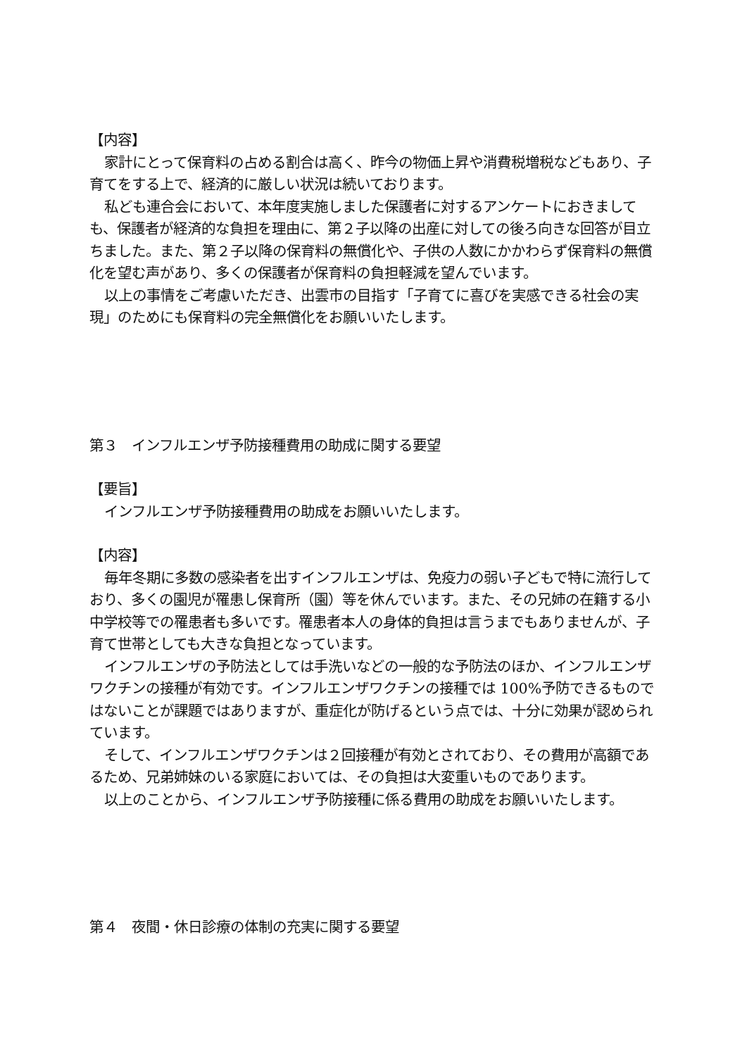【内容】
家計にとって保育料の占める割合は高く、昨今の物価上昇や消費税増税などもあり、子育てをする上で、経済的に厳しい状況は続いております。
私ども連合会において、本年度実施しました保護者に対するアンケートにおきましても、保護者が経済的な負担を理由に、第２子以降の出産に対しての後ろ向きな回答が目立ちました。また、第２子以降の保育料の無償化や、子供の人数にかかわらず保育料の無償化を望む声があり、多くの保護者が保育料の負担軽減を望んでいます。
以上の事情をご考慮いただき、出雲市の目指す「子育てに喜びを実感できる社会の実現」のためにも保育料の完全無償化をお願いいたします。
第３　インフルエンザ予防接種費用の助成に関する要望
【要旨】
インフルエンザ予防接種費用の助成をお願いいたします。
【内容】
毎年冬期に多数の感染者を出すインフルエンザは、免疫力の弱い子どもで特に流行しており、多くの園児が罹患し保育所（園）等を休んでいます。また、その兄姉の在籍する小中学校等での罹患者も多いです。罹患者本人の身体的負担は言うまでもありませんが、子育て世帯としても大きな負担となっています。
インフルエンザの予防法としては手洗いなどの一般的な予防法のほか、インフルエンザワクチンの接種が有効です。インフルエンザワクチンの接種では 100%予防できるものではないことが課題ではありますが、重症化が防げるという点では、十分に効果が認められています。
そして、インフルエンザワクチンは２回接種が有効とされており、その費用が高額であるため、兄弟姉妹のいる家庭においては、その負担は大変重いものであります。
以上のことから、インフルエンザ予防接種に係る費用の助成をお願いいたします。
第４　夜間・休日診療の体制の充実に関する要望